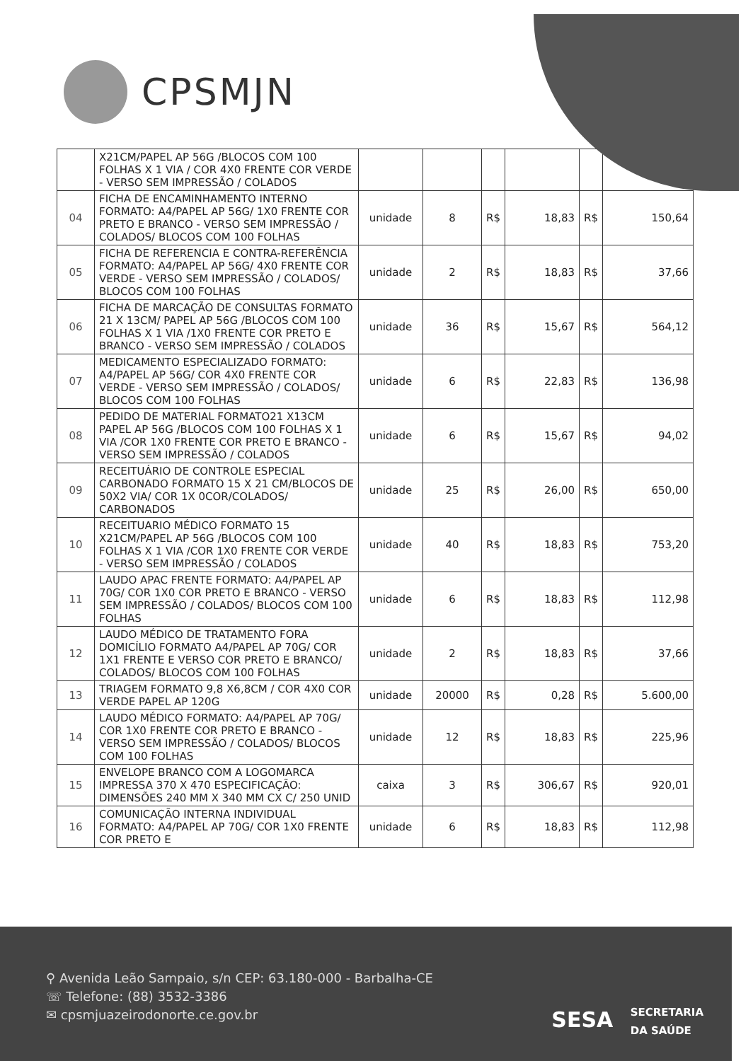CPSMJN
| | X21CM/PAPEL AP 56G /BLOCOS COM 100 FOLHAS X 1 VIA / COR 4X0 FRENTE COR VERDE - VERSO SEM IMPRESSÃO / COLADOS | | | | | | |
| 04 | FICHA DE ENCAMINHAMENTO INTERNO FORMATO: A4/PAPEL AP 56G/ 1X0 FRENTE COR PRETO E BRANCO - VERSO SEM IMPRESSÃO / COLADOS/ BLOCOS COM 100 FOLHAS | unidade | 8 | R$ | 18,83 | R$ | 150,64 |
| 05 | FICHA DE REFERENCIA E CONTRA-REFERÊNCIA FORMATO: A4/PAPEL AP 56G/ 4X0 FRENTE COR VERDE - VERSO SEM IMPRESSÃO / COLADOS/ BLOCOS COM 100 FOLHAS | unidade | 2 | R$ | 18,83 | R$ | 37,66 |
| 06 | FICHA DE MARCAÇÃO DE CONSULTAS FORMATO 21 X 13CM/ PAPEL AP 56G /BLOCOS COM 100 FOLHAS X 1 VIA /1X0 FRENTE COR PRETO E BRANCO - VERSO SEM IMPRESSÃO / COLADOS | unidade | 36 | R$ | 15,67 | R$ | 564,12 |
| 07 | MEDICAMENTO ESPECIALIZADO FORMATO: A4/PAPEL AP 56G/ COR 4X0 FRENTE COR VERDE - VERSO SEM IMPRESSÃO / COLADOS/ BLOCOS COM 100 FOLHAS | unidade | 6 | R$ | 22,83 | R$ | 136,98 |
| 08 | PEDIDO DE MATERIAL FORMATO21 X13CM PAPEL AP 56G /BLOCOS COM 100 FOLHAS X 1 VIA /COR 1X0 FRENTE COR PRETO E BRANCO - VERSO SEM IMPRESSÃO / COLADOS | unidade | 6 | R$ | 15,67 | R$ | 94,02 |
| 09 | RECEITUÁRIO DE CONTROLE ESPECIAL CARBONADO FORMATO 15 X 21 CM/BLOCOS DE 50X2 VIA/ COR 1X 0COR/COLADOS/ CARBONADOS | unidade | 25 | R$ | 26,00 | R$ | 650,00 |
| 10 | RECEITUARIO MÉDICO FORMATO 15 X21CM/PAPEL AP 56G /BLOCOS COM 100 FOLHAS X 1 VIA /COR 1X0 FRENTE COR VERDE - VERSO SEM IMPRESSÃO / COLADOS | unidade | 40 | R$ | 18,83 | R$ | 753,20 |
| 11 | LAUDO APAC FRENTE FORMATO: A4/PAPEL AP 70G/ COR 1X0 COR PRETO E BRANCO - VERSO SEM IMPRESSÃO / COLADOS/ BLOCOS COM 100 FOLHAS | unidade | 6 | R$ | 18,83 | R$ | 112,98 |
| 12 | LAUDO MÉDICO DE TRATAMENTO FORA DOMICÍLIO FORMATO A4/PAPEL AP 70G/ COR 1X1 FRENTE E VERSO COR PRETO E BRANCO/ COLADOS/ BLOCOS COM 100 FOLHAS | unidade | 2 | R$ | 18,83 | R$ | 37,66 |
| 13 | TRIAGEM FORMATO 9,8 X6,8CM / COR 4X0 COR VERDE PAPEL AP 120G | unidade | 20000 | R$ | 0,28 | R$ | 5.600,00 |
| 14 | LAUDO MÉDICO FORMATO: A4/PAPEL AP 70G/ COR 1X0 FRENTE COR PRETO E BRANCO - VERSO SEM IMPRESSÃO / COLADOS/ BLOCOS COM 100 FOLHAS | unidade | 12 | R$ | 18,83 | R$ | 225,96 |
| 15 | ENVELOPE BRANCO COM A LOGOMARCA IMPRESSA 370 X 470 ESPECIFICAÇÃO: DIMENSÕES 240 MM X 340 MM CX C/ 250 UNID | caixa | 3 | R$ | 306,67 | R$ | 920,01 |
| 16 | COMUNICAÇÃO INTERNA INDIVIDUAL FORMATO: A4/PAPEL AP 70G/ COR 1X0 FRENTE COR PRETO E | unidade | 6 | R$ | 18,83 | R$ | 112,98 |
⚲ Avenida Leão Sampaio, s/n CEP: 63.180-000 - Barbalha-CE
☏ Telefone: (88) 3532-3386
✉ cpsmjuazeirodonorte.ce.gov.br
SESA SECRETARIA
DA SAÚDE